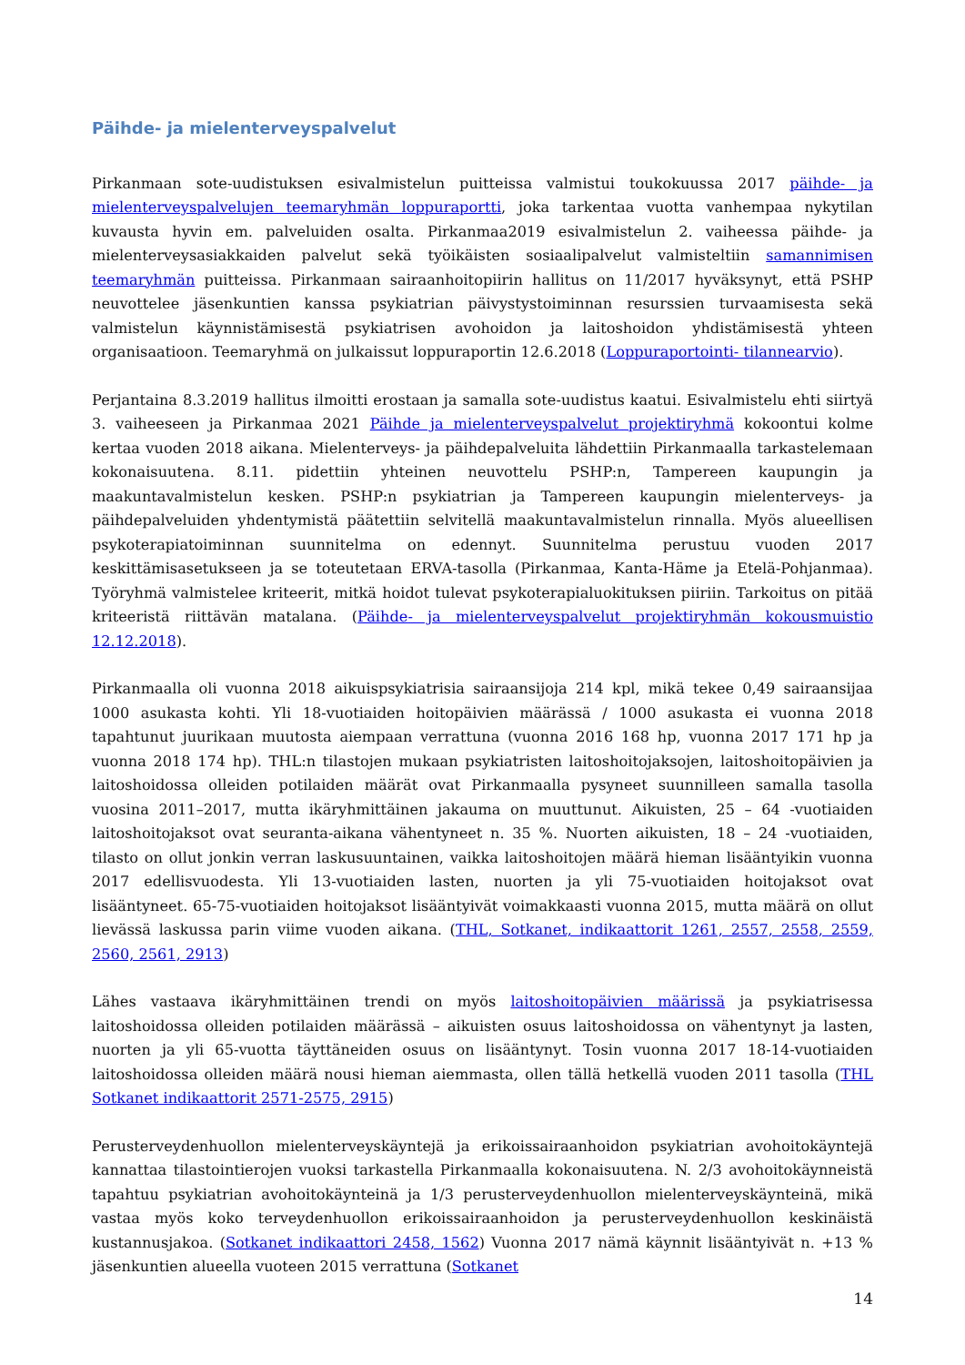Päihde- ja mielenterveyspalvelut
Pirkanmaan sote-uudistuksen esivalmistelun puitteissa valmistui toukokuussa 2017 päihde- ja mielenterveyspalvelujen teemaryhmän loppuraportti, joka tarkentaa vuotta vanhempaa nykytilan kuvausta hyvin em. palveluiden osalta. Pirkanmaa2019 esivalmistelun 2. vaiheessa päihde- ja mielenterveysasiakkaiden palvelut sekä työikäisten sosiaalipalvelut valmisteltiin samannimisen teemaryhmän puitteissa. Pirkanmaan sairaanhoitopiirin hallitus on 11/2017 hyväksynyt, että PSHP neuvottelee jäsenkuntien kanssa psykiatrian päivystystoiminnan resurssien turvaamisesta sekä valmistelun käynnistämisestä psykiatrisen avohoidon ja laitoshoidon yhdistämisestä yhteen organisaatioon. Teemaryhmä on julkaissut loppuraportin 12.6.2018 (Loppuraportointi- tilannearvio).
Perjantaina 8.3.2019 hallitus ilmoitti erostaan ja samalla sote-uudistus kaatui. Esivalmistelu ehti siirtyä 3. vaiheeseen ja Pirkanmaa 2021 Päihde ja mielenterveyspalvelut projektiryhmä kokoontui kolme kertaa vuoden 2018 aikana. Mielenterveys- ja päihdepalveluita lähdettiin Pirkanmaalla tarkastelemaan kokonaisuutena. 8.11. pidettiin yhteinen neuvottelu PSHP:n, Tampereen kaupungin ja maakuntavalmistelun kesken. PSHP:n psykiatrian ja Tampereen kaupungin mielenterveys- ja päihdepalveluiden yhdentymistä päätettiin selvitellä maakuntavalmistelun rinnalla. Myös alueellisen psykoterapiatoiminnan suunnitelma on edennyt. Suunnitelma perustuu vuoden 2017 keskittämisasetukseen ja se toteutetaan ERVA-tasolla (Pirkanmaa, Kanta-Häme ja Etelä-Pohjanmaa). Työryhmä valmistelee kriteerit, mitkä hoidot tulevat psykoterapialuokituksen piiriin. Tarkoitus on pitää kriteeristä riittävän matalana. (Päihde- ja mielenterveyspalvelut projektiryhmän kokousmuistio 12.12.2018).
Pirkanmaalla oli vuonna 2018 aikuispsykiatrisia sairaansijoja 214 kpl, mikä tekee 0,49 sairaansijaa 1000 asukasta kohti. Yli 18-vuotiaiden hoitopäivien määrässä / 1000 asukasta ei vuonna 2018 tapahtunut juurikaan muutosta aiempaan verrattuna (vuonna 2016 168 hp, vuonna 2017 171 hp ja vuonna 2018 174 hp). THL:n tilastojen mukaan psykiatristen laitoshoitojaksojen, laitoshoitopäivien ja laitoshoidossa olleiden potilaiden määrät ovat Pirkanmaalla pysyneet suunnilleen samalla tasolla vuosina 2011–2017, mutta ikäryhmittäinen jakauma on muuttunut. Aikuisten, 25 – 64 -vuotiaiden laitoshoitojaksot ovat seuranta-aikana vähentyneet n. 35 %. Nuorten aikuisten, 18 – 24 -vuotiaiden, tilasto on ollut jonkin verran laskusuuntainen, vaikka laitoshoitojen määrä hieman lisääntyikin vuonna 2017 edellisvuodesta. Yli 13-vuotiaiden lasten, nuorten ja yli 75-vuotiaiden hoitojaksot ovat lisääntyneet. 65-75-vuotiaiden hoitojaksot lisääntyivät voimakkaasti vuonna 2015, mutta määrä on ollut lievässä laskussa parin viime vuoden aikana. (THL, Sotkanet, indikaattorit 1261, 2557, 2558, 2559, 2560, 2561, 2913)
Lähes vastaava ikäryhmittäinen trendi on myös laitoshoitopäivien määrissä ja psykiatrisessa laitoshoidossa olleiden potilaiden määrässä – aikuisten osuus laitoshoidossa on vähentynyt ja lasten, nuorten ja yli 65-vuotta täyttäneiden osuus on lisääntynyt. Tosin vuonna 2017 18-14-vuotiaiden laitoshoidossa olleiden määrä nousi hieman aiemmasta, ollen tällä hetkellä vuoden 2011 tasolla (THL Sotkanet indikaattorit 2571-2575, 2915)
Perusterveydenhuollon mielenterveyskäyntejä ja erikoissairaanhoidon psykiatrian avohoitokäyntejä kannattaa tilastointierojen vuoksi tarkastella Pirkanmaalla kokonaisuutena. N. 2/3 avohoitokäynneistä tapahtuu psykiatrian avohoitokäynteinä ja 1/3 perusterveydenhuollon mielenterveyskäynteinä, mikä vastaa myös koko terveydenhuollon erikoissairaanhoidon ja perusterveydenhuollon keskinäistä kustannusjakoa. (Sotkanet indikaattori 2458, 1562) Vuonna 2017 nämä käynnit lisääntyivät n. +13 % jäsenkuntien alueella vuoteen 2015 verrattuna (Sotkanet
14